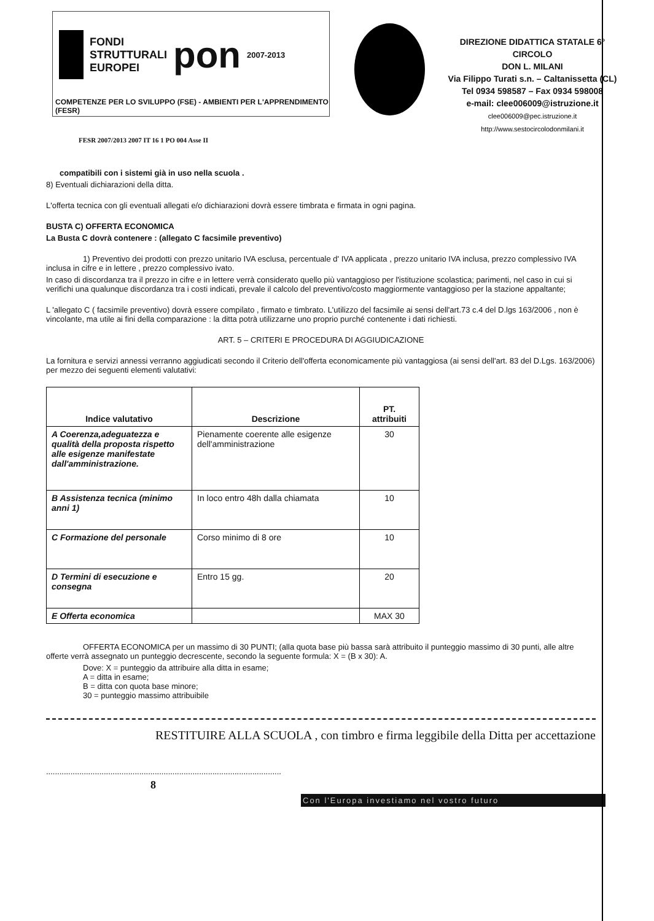FONDI
STRUTTURALI
EUROPEI pon 2007-2013
COMPETENZE PER LO SVILUPPO (FSE) - AMBIENTI PER L'APPRENDIMENTO (FESR)
DIREZIONE DIDATTICA STATALE 6° CIRCOLO
DON L. MILANI
Via Filippo Turati s.n. – Caltanissetta (CL)
Tel 0934 598587 – Fax 0934 598008
e-mail: clee006009@istruzione.it
clee006009@pec.istruzione.it
http://www.sestocircolodonmilani.it
FESR 2007/2013 2007 IT 16 1 PO 004 Asse II
compatibili con i sistemi già in uso nella scuola .
8) Eventuali dichiarazioni della ditta.
L'offerta tecnica con gli eventuali allegati e/o dichiarazioni dovrà essere timbrata e firmata in ogni pagina.
BUSTA C) OFFERTA ECONOMICA
La Busta C dovrà contenere : (allegato C facsimile preventivo)
1) Preventivo dei prodotti con prezzo unitario IVA esclusa, percentuale d' IVA applicata , prezzo unitario IVA inclusa, prezzo complessivo IVA inclusa in cifre e in lettere , prezzo complessivo ivato.
In caso di discordanza tra il prezzo in cifre e in lettere verrà considerato quello più vantaggioso per l'istituzione scolastica; parimenti, nel caso in cui si verifichi una qualunque discordanza tra i costi indicati, prevale il calcolo del preventivo/costo maggiormente vantaggioso per la stazione appaltante;
L 'allegato C ( facsimile preventivo) dovrà essere compilato , firmato e timbrato. L'utilizzo del facsimile ai sensi dell'art.73 c.4 del D.lgs 163/2006 , non è vincolante, ma utile ai fini della comparazione : la ditta potrà utilizzarne uno proprio purché contenente i dati richiesti.
ART. 5 – CRITERI E PROCEDURA DI AGGIUDICAZIONE
La fornitura e servizi annessi verranno aggiudicati secondo il Criterio dell'offerta economicamente più vantaggiosa (ai sensi dell'art. 83 del D.Lgs. 163/2006) per mezzo dei seguenti elementi valutativi:
| Indice valutativo | Descrizione | PT. attribuiti |
| --- | --- | --- |
| A Coerenza,adeguatezza e qualità della proposta rispetto alle esigenze manifestate dall'amministrazione. | Pienamente coerente alle esigenze dell'amministrazione | 30 |
| B Assistenza tecnica (minimo anni 1) | In loco entro 48h dalla chiamata | 10 |
| C Formazione del personale | Corso minimo di 8 ore | 10 |
| D Termini di esecuzione e consegna | Entro 15 gg. | 20 |
| E Offerta economica | | MAX 30 |
OFFERTA ECONOMICA per un massimo di 30 PUNTI; (alla quota base più bassa sarà attribuito il punteggio massimo di 30 punti, alle altre offerte verrà assegnato un punteggio decrescente, secondo la seguente formula: X = (B x 30): A.
Dove: X = punteggio da attribuire alla ditta in esame;
A = ditta in esame;
B = ditta con quota base minore;
30 = punteggio massimo attribuibile
RESTITUIRE ALLA SCUOLA , con timbro e firma leggibile della Ditta per accettazione
..........................................................................................................
8
Con l'Europa investiamo nel vostro futuro